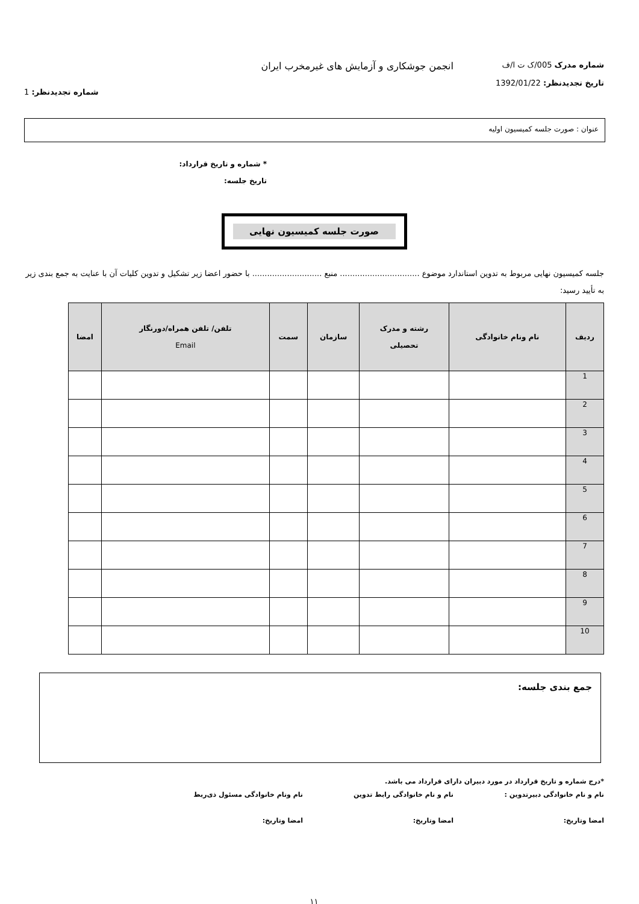شماره مدرک 005/ک ت ا/ف
تاریخ تجدیدنظر: 1392/01/22
انجمن جوشکاری و آزمایش های غیرمخرب ایران
شماره تجدیدنظر: 1
عنوان : صورت جلسه کمیسیون اولیه
* شماره و تاریخ قرارداد:
تاریخ جلسه:
صورت جلسه کمیسیون نهایی
جلسه کمیسیون نهایی مربوط به تدوین استاندارد موضوع ................................ منبع ............................ با حضور اعضا زیر تشکیل و تدوین کلیات آن با عنایت به جمع بندی زیر به تأیید رسید:
| ردیف | نام ونام خانوادگی | رشته و مدرک تحصیلی | سازمان | سمت | تلفن/ تلفن همراه/دورنگار Email | امضا |
| --- | --- | --- | --- | --- | --- | --- |
| 1 | | | | | | |
| 2 | | | | | | |
| 3 | | | | | | |
| 4 | | | | | | |
| 5 | | | | | | |
| 6 | | | | | | |
| 7 | | | | | | |
| 8 | | | | | | |
| 9 | | | | | | |
| 10 | | | | | | |
جمع بندی جلسه:
*درج شماره و تاریخ قرارداد در مورد دبیران دارای قرارداد می باشد.
نام و نام خانوادگی دبیرتدوین : نام و نام خانوادگی رابط تدوین نام ونام خانوادگی مسئول ذی‌ربط
امضا وتاریخ: امضا وتاریخ: امضا وتاریخ:
۱۱